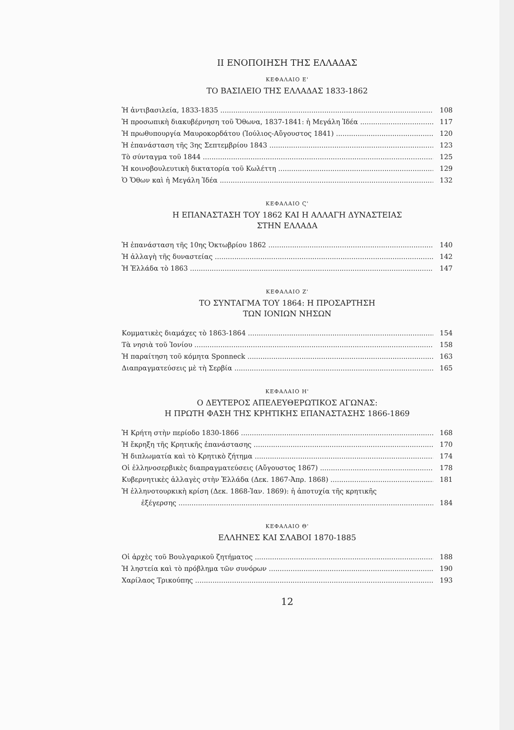II ΕΝΟΠΟΙΗΣΗ ΤΗΣ ΕΛΛΑΔΑΣ
ΚΕΦΑΛΑΙΟ Ε'
ΤΟ ΒΑΣΙΛΕΙΟ ΤΗΣ ΕΛΛΑΔΑΣ 1833-1862
Ἡ ἀντιβασιλεία, 1833-1835 108
Ἡ προσωπικὴ διακυβέρνηση τοῦ Ὄθωνα, 1837-1841: ἡ Μεγάλη Ἰδέα 117
Ἡ πρωθυπουργία Μαυροκορδάτου (Ἰούλιος-Αὔγουστος 1841) 120
Ἡ ἐπανάσταση τῆς 3ης Σεπτεμβρίου 1843 123
Τὸ σύνταγμα τοῦ 1844 125
Ἡ κοινοβουλευτικὴ δικτατορία τοῦ Κωλέττη 129
Ὁ Ὄθων καὶ ἡ Μεγάλη Ἰδέα 132
ΚΕΦΑΛΑΙΟ Ϛ'
Η ΕΠΑΝΑΣΤΑΣΗ ΤΟΥ 1862 ΚΑΙ Η ΑΛΛΑΓΗ ΔΥΝΑΣΤΕΙΑΣ
ΣΤΗΝ ΕΛΛΑΔΑ
Ἡ ἐπανάσταση τῆς 10ης Ὀκτωβρίου 1862 140
Ἡ ἀλλαγὴ τῆς δυναστείας 142
Ἡ Ἑλλάδα τὸ 1863 147
ΚΕΦΑΛΑΙΟ Ζ'
ΤΟ ΣΥΝΤΑΓΜΑ ΤΟΥ 1864: Η ΠΡΟΣΑΡΤΗΣΗ
ΤΩΝ ΙΟΝΙΩΝ ΝΗΣΩΝ
Κομματικὲς διαμάχες τὸ 1863-1864 154
Τὰ νησιὰ τοῦ Ἰονίου 158
Ἡ παραίτηση τοῦ κόμητα Sponneck 163
Διαπραγματεύσεις μὲ τὴ Σερβία 165
ΚΕΦΑΛΑΙΟ Η'
Ο ΔΕΥΤΕΡΟΣ ΑΠΕΛΕΥΘΕΡΩΤΙΚΟΣ ΑΓΩΝΑΣ:
Η ΠΡΩΤΗ ΦΑΣΗ ΤΗΣ ΚΡΗΤΙΚΗΣ ΕΠΑΝΑΣΤΑΣΗΣ 1866-1869
Ἡ Κρήτη στὴν περίοδο 1830-1866 168
Ἡ ἔκρηξη τῆς Κρητικῆς ἐπανάστασης 170
Ἡ διπλωματία καὶ τὸ Κρητικὸ ζήτημα 174
Οἱ ἑλληνοσερβικὲς διαπραγματεύσεις (Αὔγουστος 1867) 178
Κυβερνητικὲς ἀλλαγὲς στὴν Ἑλλάδα (Δεκ. 1867-Ἀπρ. 1868) 181
Ἡ ἑλληνοτουρκικὴ κρίση (Δεκ. 1868-Ἰαν. 1869): ἡ ἀποτυχία τῆς κρητικῆς
ἐξέγερσης 184
ΚΕΦΑΛΑΙΟ Θ'
ΕΛΛΗΝΕΣ ΚΑΙ ΣΛΑΒΟΙ 1870-1885
Οἱ ἀρχὲς τοῦ Βουλγαρικοῦ ζητήματος 188
Ἡ ληστεία καὶ τὸ πρόβλημα τῶν συνόρων 190
Χαρίλαος Τρικούπης 193
12